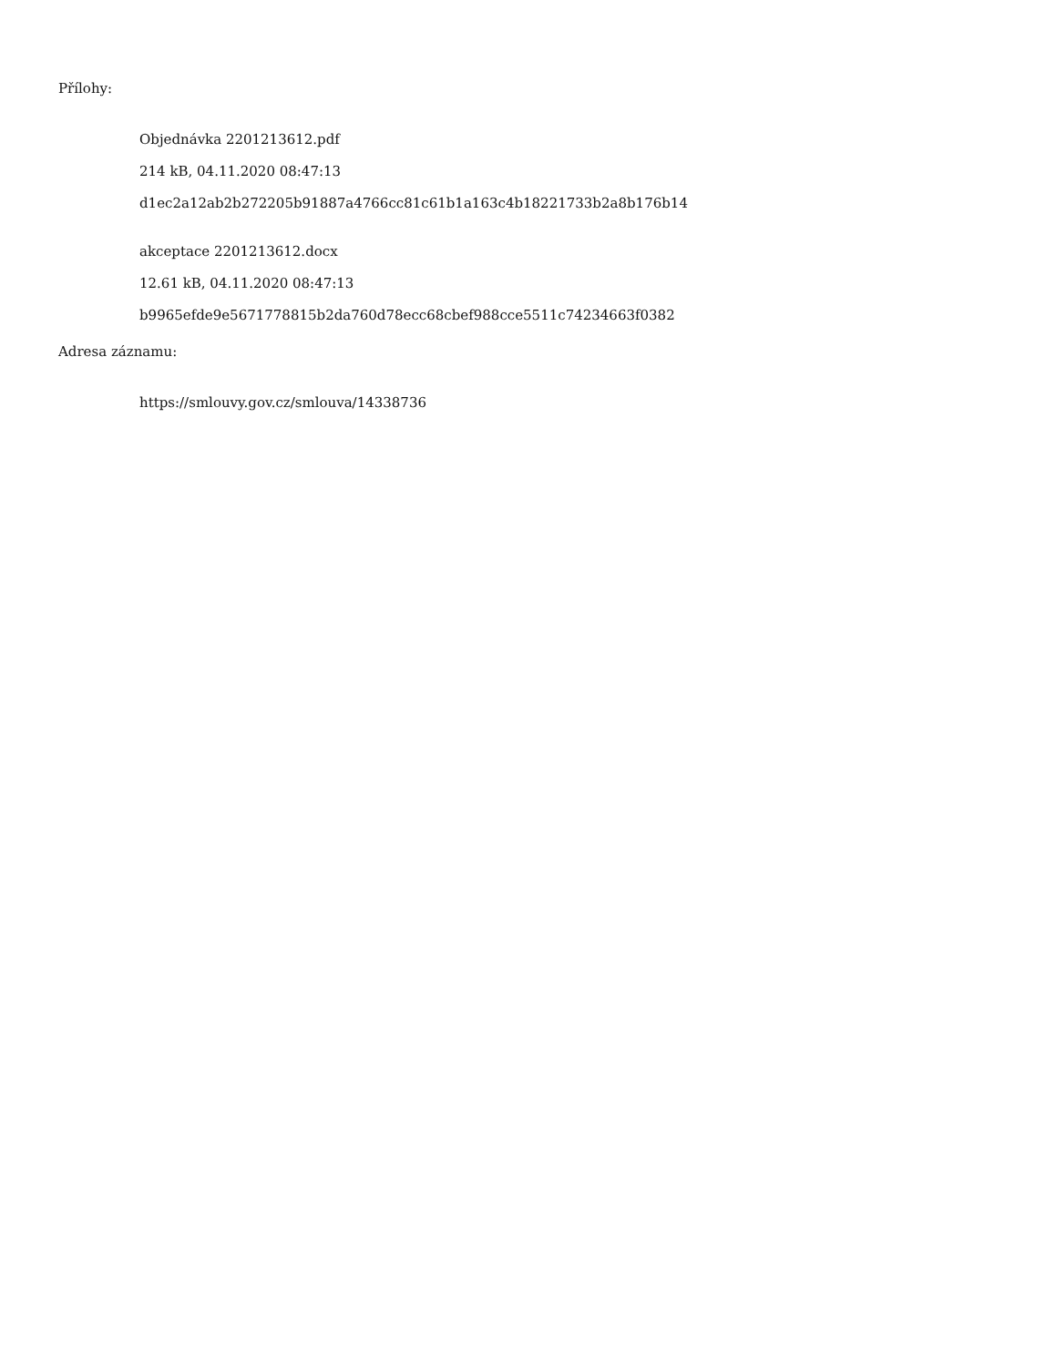Přílohy:
Objednávka 2201213612.pdf
214 kB, 04.11.2020 08:47:13
d1ec2a12ab2b272205b91887a4766cc81c61b1a163c4b18221733b2a8b176b14
akceptace 2201213612.docx
12.61 kB, 04.11.2020 08:47:13
b9965efde9e5671778815b2da760d78ecc68cbef988cce5511c74234663f0382
Adresa záznamu:
https://smlouvy.gov.cz/smlouva/14338736